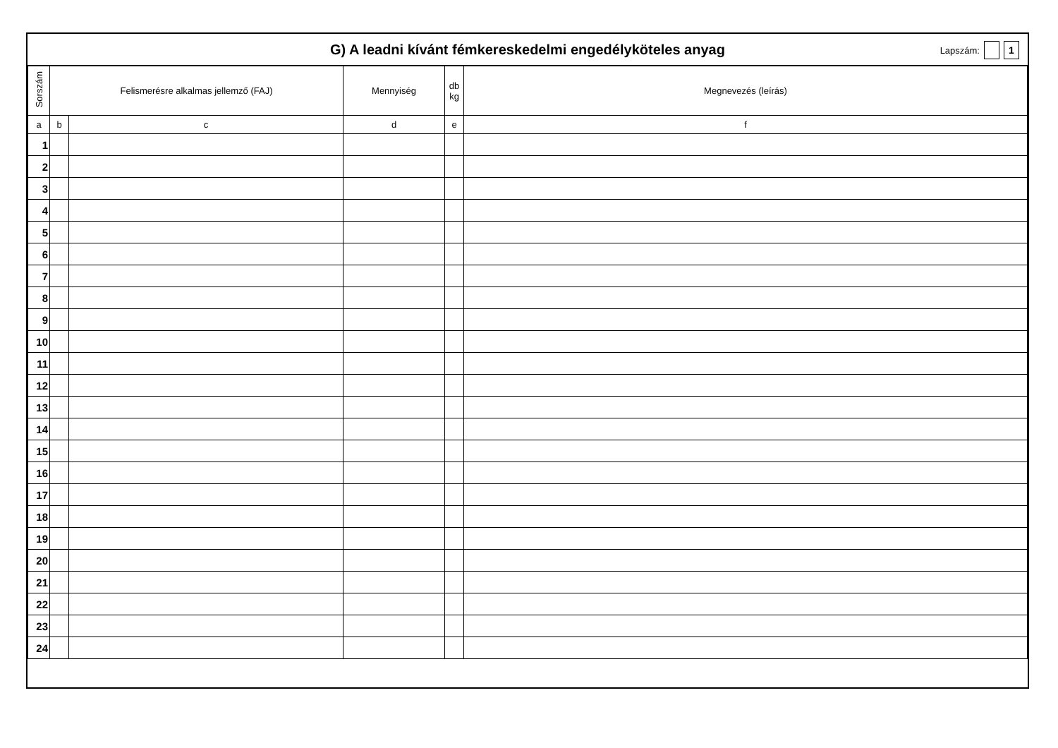G) A leadni kívánt fémkereskedelmi engedélyköteles anyag
Lapszám: 1
| Sorszám | Felismerésre alkalmas jellemző (FAJ) | | Mennyiség | db kg | Megnevezés (leírás) |
| --- | --- | --- | --- | --- | --- |
| a | b | c | d | e | f |
| 1 | | | | | |
| 2 | | | | | |
| 3 | | | | | |
| 4 | | | | | |
| 5 | | | | | |
| 6 | | | | | |
| 7 | | | | | |
| 8 | | | | | |
| 9 | | | | | |
| 10 | | | | | |
| 11 | | | | | |
| 12 | | | | | |
| 13 | | | | | |
| 14 | | | | | |
| 15 | | | | | |
| 16 | | | | | |
| 17 | | | | | |
| 18 | | | | | |
| 19 | | | | | |
| 20 | | | | | |
| 21 | | | | | |
| 22 | | | | | |
| 23 | | | | | |
| 24 | | | | | |